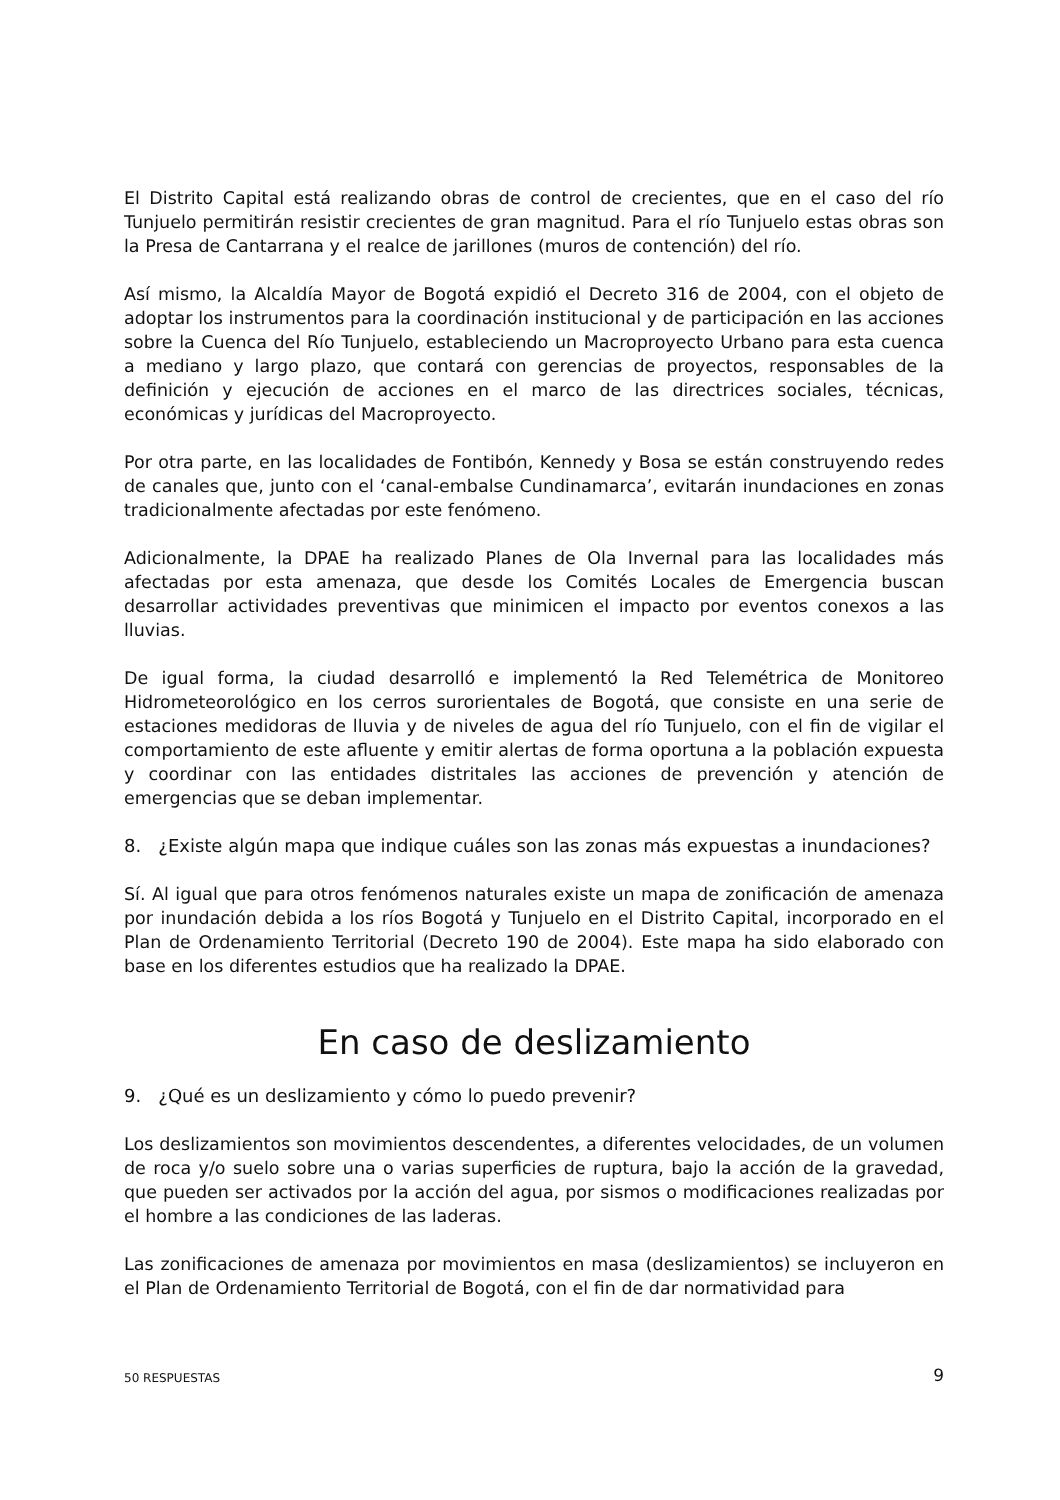El Distrito Capital está realizando obras de control de crecientes, que en el caso del río Tunjuelo permitirán resistir crecientes de gran magnitud. Para el río Tunjuelo estas obras son la Presa de Cantarrana y el realce de jarillones (muros de contención) del río.
Así mismo, la Alcaldía Mayor de Bogotá expidió el Decreto 316 de 2004, con el objeto de adoptar los instrumentos para la coordinación institucional y de participación en las acciones sobre la Cuenca del Río Tunjuelo, estableciendo un Macroproyecto Urbano para esta cuenca a mediano y largo plazo, que contará con gerencias de proyectos, responsables de la definición y ejecución de acciones en el marco de las directrices sociales, técnicas, económicas y jurídicas del Macroproyecto.
Por otra parte, en las localidades de Fontibón, Kennedy y Bosa se están construyendo redes de canales que, junto con el ‘canal-embalse Cundinamarca’, evitarán inundaciones en zonas tradicionalmente afectadas por este fenómeno.
Adicionalmente, la DPAE ha realizado Planes de Ola Invernal para las localidades más afectadas por esta amenaza, que desde los Comités Locales de Emergencia buscan desarrollar actividades preventivas que minimicen el impacto por eventos conexos a las lluvias.
De igual forma, la ciudad desarrolló e implementó la Red Telemétrica de Monitoreo Hidrometeorológico en los cerros surorientales de Bogotá, que consiste en una serie de estaciones medidoras de lluvia y de niveles de agua del río Tunjuelo, con el fin de vigilar el comportamiento de este afluente y emitir alertas de forma oportuna a la población expuesta y coordinar con las entidades distritales las acciones de prevención y atención de emergencias que se deban implementar.
8. ¿Existe algún mapa que indique cuáles son las zonas más expuestas a inundaciones?
Sí. Al igual que para otros fenómenos naturales existe un mapa de zonificación de amenaza por inundación debida a los ríos Bogotá y Tunjuelo en el Distrito Capital, incorporado en el Plan de Ordenamiento Territorial (Decreto 190 de 2004). Este mapa ha sido elaborado con base en los diferentes estudios que ha realizado la DPAE.
En caso de deslizamiento
9. ¿Qué es un deslizamiento y cómo lo puedo prevenir?
Los deslizamientos son movimientos descendentes, a diferentes velocidades, de un volumen de roca y/o suelo sobre una o varias superficies de ruptura, bajo la acción de la gravedad, que pueden ser activados por la acción del agua, por sismos o modificaciones realizadas por el hombre a las condiciones de las laderas.
Las zonificaciones de amenaza por movimientos en masa (deslizamientos) se incluyeron en el Plan de Ordenamiento Territorial de Bogotá, con el fin de dar normatividad para
50 RESPUESTAS 9